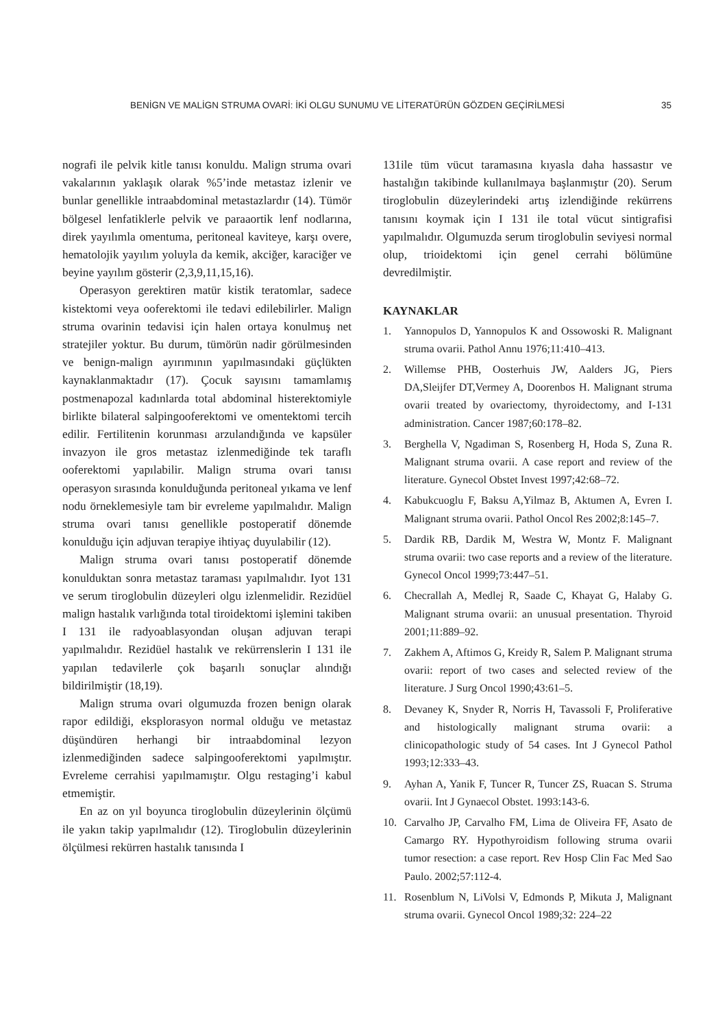BENİGN VE MALİGN STRUMA OVARİ: İKİ OLGU SUNUMU VE LİTERATÜRÜN GÖZDEN GEÇİRİLMESİ 35
nografi ile pelvik kitle tanısı konuldu. Malign struma ovari vakalarının yaklaşık olarak %5’inde metastaz izlenir ve bunlar genellikle intraabdominal metastazlardır (14). Tümör bölgesel lenfatiklerle pelvik ve paraaortik lenf nodlarına, direk yayılımla omentuma, peritoneal kaviteye, karşı overe, hematolojik yayılım yoluyla da kemik, akciğer, karaciğer ve beyine yayılım gösterir (2,3,9,11,15,16).
Operasyon gerektiren matür kistik teratomlar, sadece kistektomi veya ooferektomi ile tedavi edilebilirler. Malign struma ovarinin tedavisi için halen ortaya konulmuş net stratejiler yoktur. Bu durum, tümörün nadir görülmesinden ve benign-malign ayırımının yapılmasındaki güçlükten kaynaklanmaktadır (17). Çocuk sayısını tamamlamış postmenapozal kadınlarda total abdominal histerektomiyle birlikte bilateral salpingooferektomi ve omentektomi tercih edilir. Fertilitenin korunması arzulandığında ve kapsüler invazyon ile gros metastaz izlenmediğinde tek taraflı ooferektomi yapılabilir. Malign struma ovari tanısı operasyon sırasında konulduğunda peritoneal yıkama ve lenf nodu örneklemesiyle tam bir evreleme yapılmalıdır. Malign struma ovari tanısı genellikle postoperatif dönemde konulduğu için adjuvan terapiye ihtiyaç duyulabilir (12).
Malign struma ovari tanısı postoperatif dönemde konulduktan sonra metastaz taraması yapılmalıdır. Iyot 131 ve serum tiroglobulin düzeyleri olgu izlenmelidir. Rezidüel malign hastalık varlığında total tiroidektomi işlemini takiben I 131 ile radyoablasyondan oluşan adjuvan terapi yapılmalıdır. Rezidüel hastalık ve rekürrenslerin I 131 ile yapılan tedavilerle çok başarılı sonuçlar alındığı bildirilmiştir (18,19).
Malign struma ovari olgumuzda frozen benign olarak rapor edildiği, eksplorasyon normal olduğu ve metastaz düşündüren herhangi bir intraabdominal lezyon izlenmediğinden sadece salpingooferektomi yapılmıştır. Evreleme cerrahisi yapılmamıştır. Olgu restaging’i kabul etmemiştir.
En az on yıl boyunca tiroglobulin düzeylerinin ölçümü ile yakın takip yapılmalıdır (12). Tiroglobulin düzeylerinin ölçülmesi rekürren hastalık tanısında I
131ile tüm vücut taramasına kıyasla daha hassastır ve hastalığın takibinde kullanılmaya başlanmıştır (20). Serum tiroglobulin düzeylerindeki artış izlendiğinde rekürrens tanısını koymak için I 131 ile total vücut sintigrafisi yapılmalıdır. Olgumuzda serum tiroglobulin seviyesi normal olup, trioidektomi için genel cerrahi bölümüne devredilmiştir.
KAYNAKLAR
1. Yannopulos D, Yannopulos K and Ossowoski R. Malignant struma ovarii. Pathol Annu 1976;11:410–413.
2. Willemse PHB, Oosterhuis JW, Aalders JG, Piers DA,Sleijfer DT,Vermey A, Doorenbos H. Malignant struma ovarii treated by ovariectomy, thyroidectomy, and I-131 administration. Cancer 1987;60:178–82.
3. Berghella V, Ngadiman S, Rosenberg H, Hoda S, Zuna R. Malignant struma ovarii. A case report and review of the literature. Gynecol Obstet Invest 1997;42:68–72.
4. Kabukcuoglu F, Baksu A,Yilmaz B, Aktumen A, Evren I. Malignant struma ovarii. Pathol Oncol Res 2002;8:145–7.
5. Dardik RB, Dardik M, Westra W, Montz F. Malignant struma ovarii: two case reports and a review of the literature. Gynecol Oncol 1999;73:447–51.
6. Checrallah A, Medlej R, Saade C, Khayat G, Halaby G. Malignant struma ovarii: an unusual presentation. Thyroid 2001;11:889–92.
7. Zakhem A, Aftimos G, Kreidy R, Salem P. Malignant struma ovarii: report of two cases and selected review of the literature. J Surg Oncol 1990;43:61–5.
8. Devaney K, Snyder R, Norris H, Tavassoli F, Proliferative and histologically malignant struma ovarii: a clinicopathologic study of 54 cases. Int J Gynecol Pathol 1993;12:333–43.
9. Ayhan A, Yanik F, Tuncer R, Tuncer ZS, Ruacan S. Struma ovarii. Int J Gynaecol Obstet. 1993:143-6.
10. Carvalho JP, Carvalho FM, Lima de Oliveira FF, Asato de Camargo RY. Hypothyroidism following struma ovarii tumor resection: a case report. Rev Hosp Clin Fac Med Sao Paulo. 2002;57:112-4.
11. Rosenblum N, LiVolsi V, Edmonds P, Mikuta J, Malignant struma ovarii. Gynecol Oncol 1989;32: 224–22